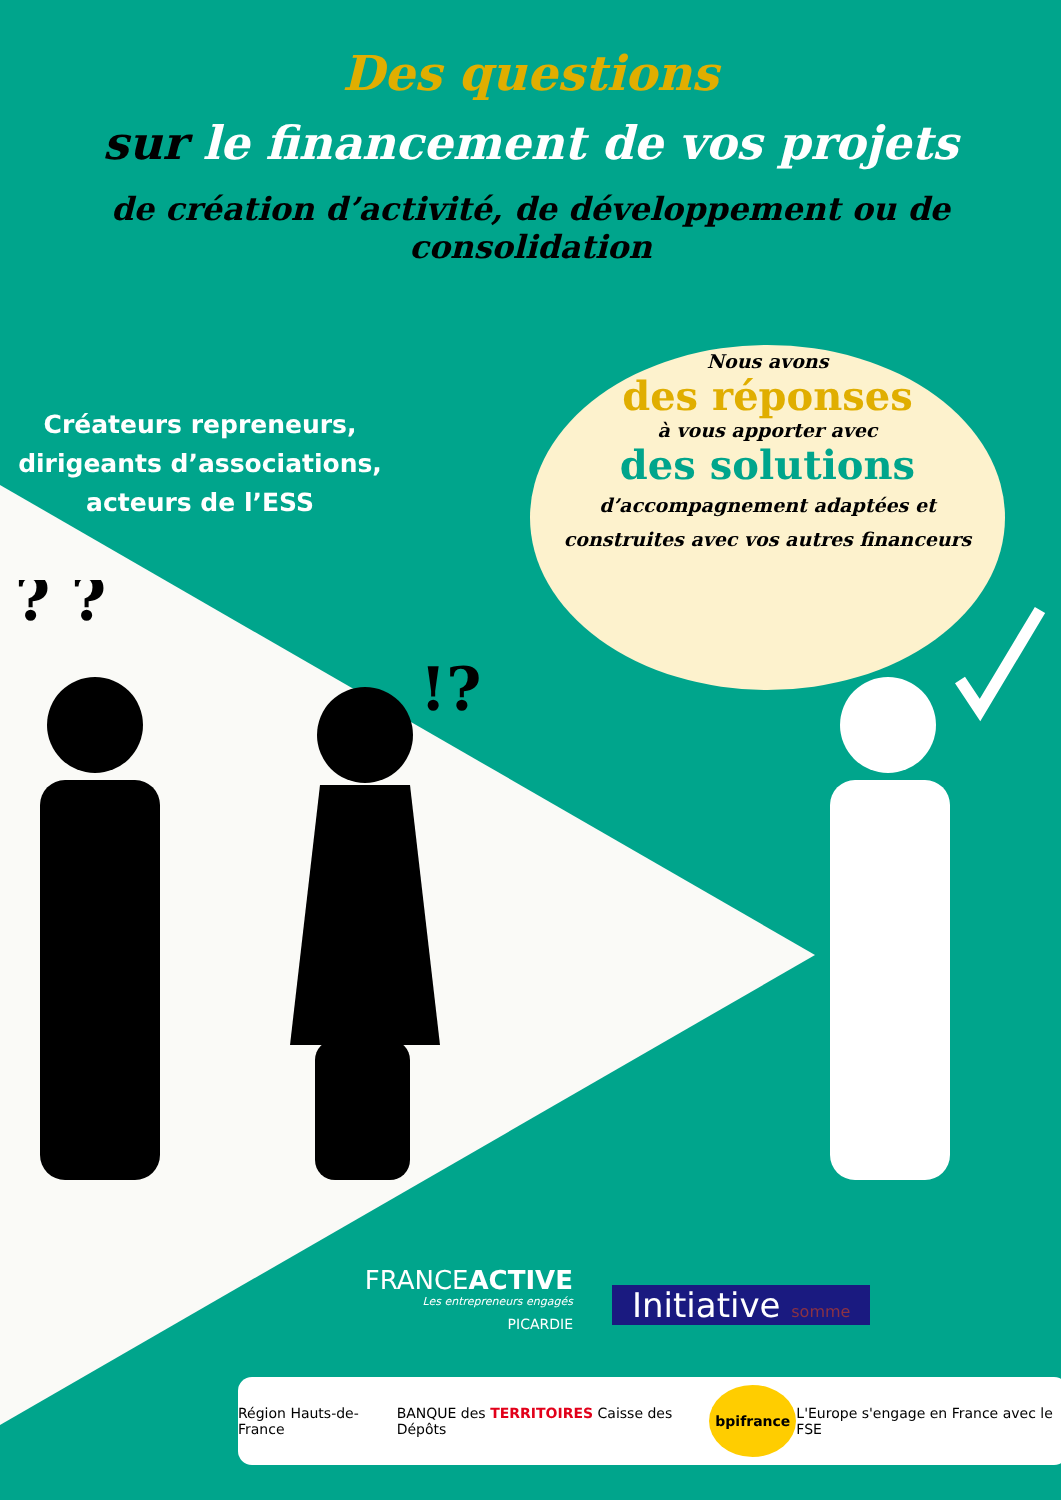Des questions
sur le financement de vos projets
de création d’activité, de développement ou de consolidation
Créateurs repreneurs, dirigeants d’associations, acteurs de l’ESS
Nous avons
des réponses
à vous apporter avec
des solutions
d’accompagnement adaptées et
construites avec vos autres financeurs
? ?
!?
FRANCEACTIVE
Les entrepreneurs engagés
PICARDIE
Initiative somme
Région Hauts-de-France BANQUE des TERRITOIRES Caisse des Dépôts bpifrance L'Europe s'engage en France avec le FSE